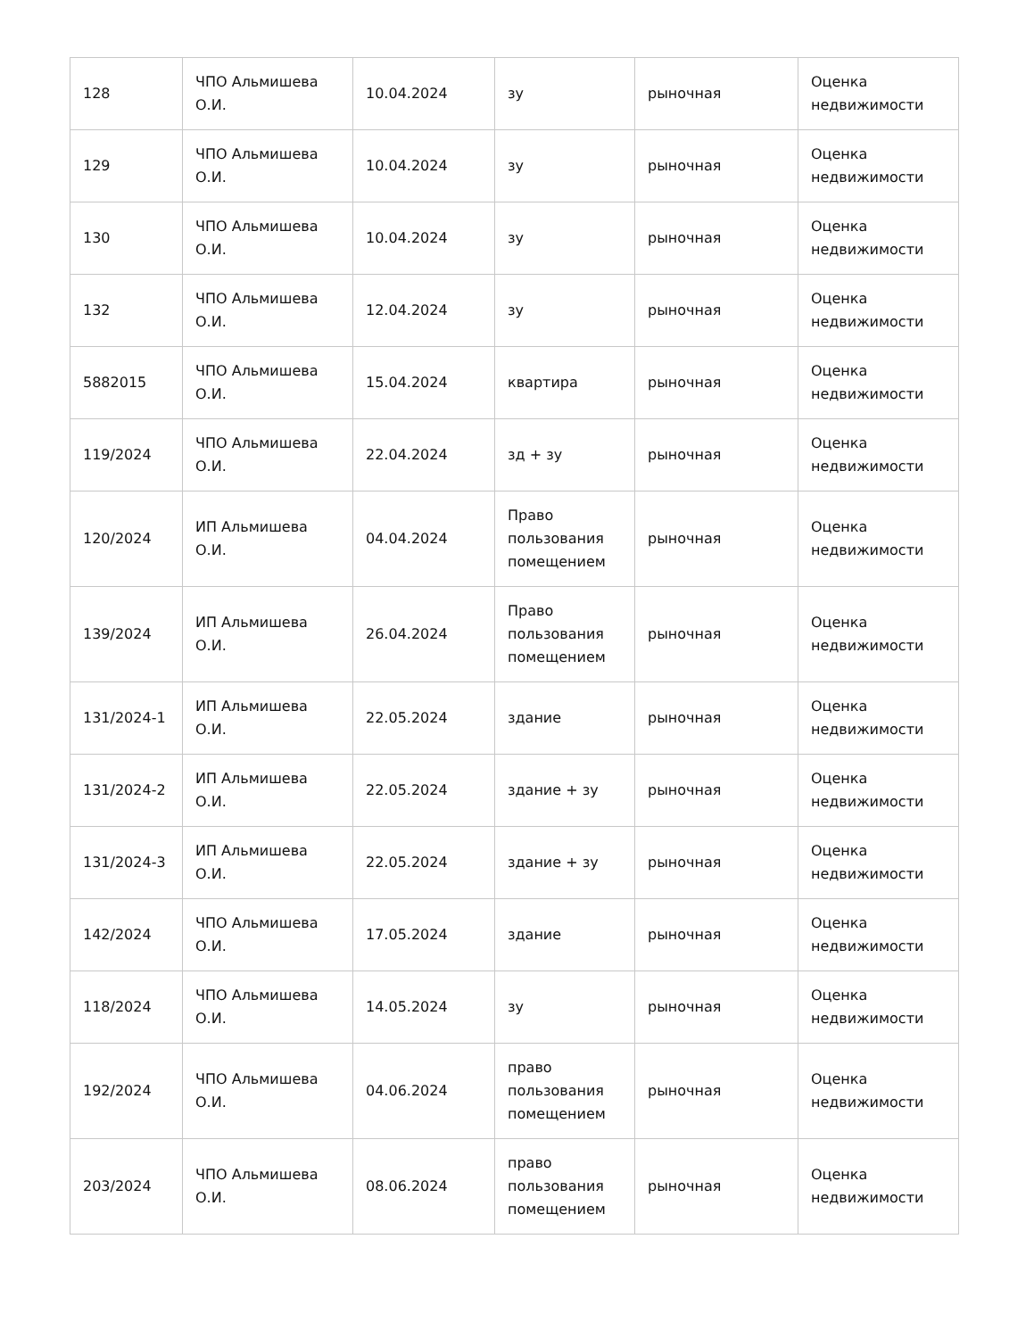| 128 | ЧПО Альмишева О.И. | 10.04.2024 | зу | рыночная | Оценка недвижимости |
| 129 | ЧПО Альмишева О.И. | 10.04.2024 | зу | рыночная | Оценка недвижимости |
| 130 | ЧПО Альмишева О.И. | 10.04.2024 | зу | рыночная | Оценка недвижимости |
| 132 | ЧПО Альмишева О.И. | 12.04.2024 | зу | рыночная | Оценка недвижимости |
| 5882015 | ЧПО Альмишева О.И. | 15.04.2024 | квартира | рыночная | Оценка недвижимости |
| 119/2024 | ЧПО Альмишева О.И. | 22.04.2024 | зд + зу | рыночная | Оценка недвижимости |
| 120/2024 | ИП Альмишева О.И. | 04.04.2024 | Право пользования помещением | рыночная | Оценка недвижимости |
| 139/2024 | ИП Альмишева О.И. | 26.04.2024 | Право пользования помещением | рыночная | Оценка недвижимости |
| 131/2024-1 | ИП Альмишева О.И. | 22.05.2024 | здание | рыночная | Оценка недвижимости |
| 131/2024-2 | ИП Альмишева О.И. | 22.05.2024 | здание + зу | рыночная | Оценка недвижимости |
| 131/2024-3 | ИП Альмишева О.И. | 22.05.2024 | здание + зу | рыночная | Оценка недвижимости |
| 142/2024 | ЧПО Альмишева О.И. | 17.05.2024 | здание | рыночная | Оценка недвижимости |
| 118/2024 | ЧПО Альмишева О.И. | 14.05.2024 | зу | рыночная | Оценка недвижимости |
| 192/2024 | ЧПО Альмишева О.И. | 04.06.2024 | право пользования помещением | рыночная | Оценка недвижимости |
| 203/2024 | ЧПО Альмишева О.И. | 08.06.2024 | право пользования помещением | рыночная | Оценка недвижимости |